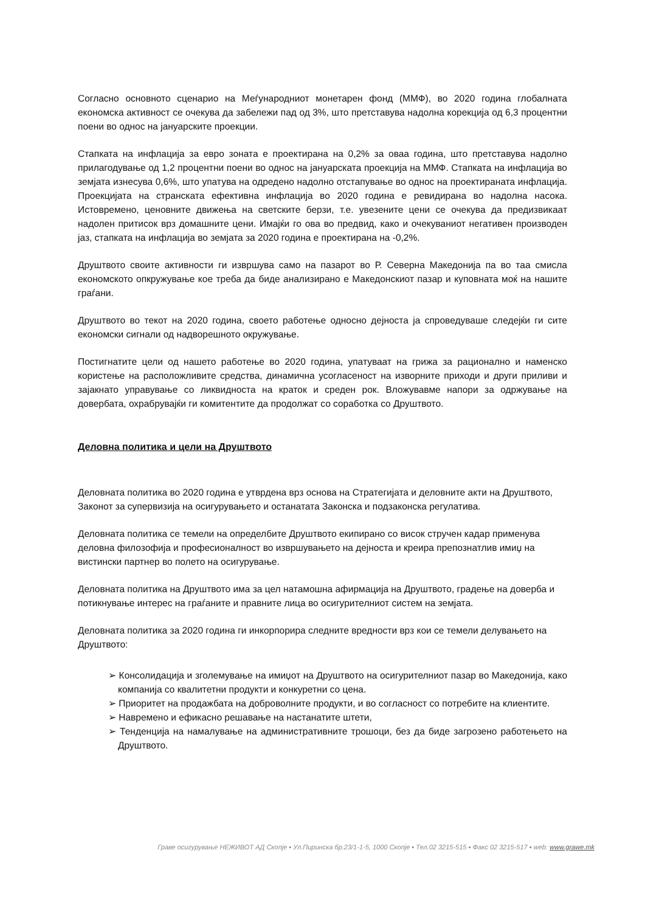Согласно основното сценарио на Меѓународниот монетарен фонд (ММФ), во 2020 година глобалната економска активност се очекува да забележи пад од 3%, што претставува надолна корекција од 6,3 процентни поени во однос на јануарските проекции.
Стапката на инфлација за евро зоната е проектирана на 0,2% за оваа година, што претставува надолно прилагодување од 1,2 процентни поени во однос на јануарската проекција на ММФ. Стапката на инфлација во земјата изнесува 0,6%, што упатува на одредено надолно отстапување во однос на проектираната инфлација. Проекцијата на странската ефективна инфлација во 2020 година е ревидирана во надолна насока. Истовремено, ценовните движења на светските берзи, т.е. увезените цени се очекува да предизвикаат надолен притисок врз домашните цени. Имајќи го ова во предвид, како и очекуваниот негативен производен јаз, стапката на инфлација во земјата за 2020 година е проектирана на -0,2%.
Друштвото своите активности ги извршува само на пазарот во Р. Северна Македонија па во таа смисла економското опкружување кое треба да биде анализирано е Македонскиот пазар и куповната моќ на нашите граѓани.
Друштвото во текот на 2020 година, своето работење односно дејноста ја спроведуваше следејќи ги сите економски сигнали од надворешното окружување.
Постигнатите цели од нашето работење во 2020 година, упатуваат на грижа за рационално и наменско користење на расположливите средства, динамична усогласеност на изворните приходи и други приливи и зајакнато управување со ликвидноста на краток и среден рок. Вложувавме напори за одржување на довербата, охрабрувајќи ги комитентите да продолжат со соработка со Друштвото.
Деловна политика и цели на Друштвото
Деловната политика во 2020 година е утврдена врз основа на Стратегијата и деловните акти на Друштвото, Законот за супервизија на осигурувањето и останатата Законска и подзаконска регулатива.
Деловната политика се темели на определбите Друштвото екипирано со висок стручен кадар применува деловна филозофија и професионалност во извршувањето на дејноста и креира препознатлив имиџ на вистински партнер во полето на осигурување.
Деловната политика на Друштвото има за цел натамошна афирмација на Друштвото, градење на доверба и потикнување интерес на граѓаните и правните лица во осигурителниот систем на земјата.
Деловната политика за 2020 година ги инкорпорира следните вредности врз кои се темели делувањето на Друштвото:
➢ Консолидација и зголемување на имиџот на Друштвото на осигурителниот пазар во Македонија, како компанија со квалитетни продукти и конкуретни со цена.
➢ Приоритет на продажбата на доброволните продукти, и во согласност со потребите на клиентите.
➢ Навремено и ефикасно решавање на настанатите штети,
➢ Тенденција на намалување на административните трошоци, без да биде загрозено работењето на Друштвото.
Граве осигурување НЕЖИВОТ АД Скопје ▪ Ул.Пиринска бр.23/1-1-5, 1000 Скопје ▪ Тел.02 3215-515 ▪ Факс 02 3215-517 ▪ web: www.grawe.mk